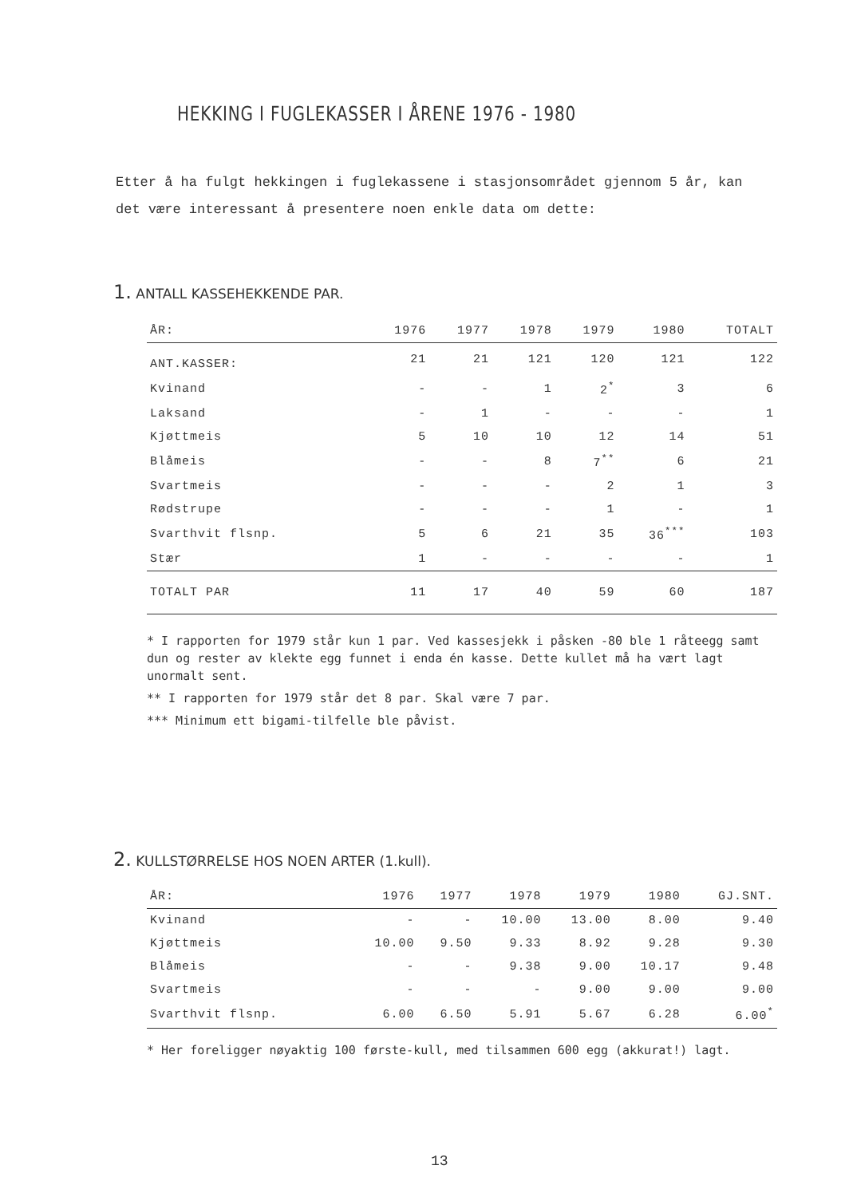HEKKING I FUGLEKASSER I ÅRENE 1976 - 1980
Etter å ha fulgt hekkingen i fuglekassene i stasjonsområdet gjennom 5 år, kan det være interessant å presentere noen enkle data om dette:
1. ANTALL KASSEHEKKENDE PAR.
| ÅR: | 1976 | 1977 | 1978 | 1979 | 1980 | TOTALT |
| --- | --- | --- | --- | --- | --- | --- |
| ANT.KASSER: | 21 | 21 | 121 | 120 | 121 | 122 |
| Kvinand | - | - | 1 | 2<sup>*</sup> | 3 | 6 |
| Laksand | - | 1 | - | - | - | 1 |
| Kjøttmeis | 5 | 10 | 10 | 12 | 14 | 51 |
| Blåmeis | - | - | 8 | 7<sup>**</sup> | 6 | 21 |
| Svartmeis | - | - | - | 2 | 1 | 3 |
| Rødstrupe | - | - | - | 1 | - | 1 |
| Svarthvit flsnp. | 5 | 6 | 21 | 35 | 36<sup>***</sup> | 103 |
| Stær | 1 | - | - | - | - | 1 |
| TOTALT PAR | 11 | 17 | 40 | 59 | 60 | 187 |
* I rapporten for 1979 står kun 1 par. Ved kassesjekk i påsken -80 ble 1 råteegg samt dun og rester av klekte egg funnet i enda én kasse. Dette kullet må ha vært lagt unormalt sent.
** I rapporten for 1979 står det 8 par. Skal være 7 par.
*** Minimum ett bigami-tilfelle ble påvist.
2. KULLSTØRRELSE HOS NOEN ARTER (1.kull).
| ÅR: | 1976 | 1977 | 1978 | 1979 | 1980 | GJ.SNT. |
| --- | --- | --- | --- | --- | --- | --- |
| Kvinand | - | - | 10.00 | 13.00 | 8.00 | 9.40 |
| Kjøttmeis | 10.00 | 9.50 | 9.33 | 8.92 | 9.28 | 9.30 |
| Blåmeis | - | - | 9.38 | 9.00 | 10.17 | 9.48 |
| Svartmeis | - | - | - | 9.00 | 9.00 | 9.00 |
| Svarthvit flsnp. | 6.00 | 6.50 | 5.91 | 5.67 | 6.28 | 6.00<sup>*</sup> |
* Her foreligger nøyaktig 100 første-kull, med tilsammen 600 egg (akkurat!) lagt.
13